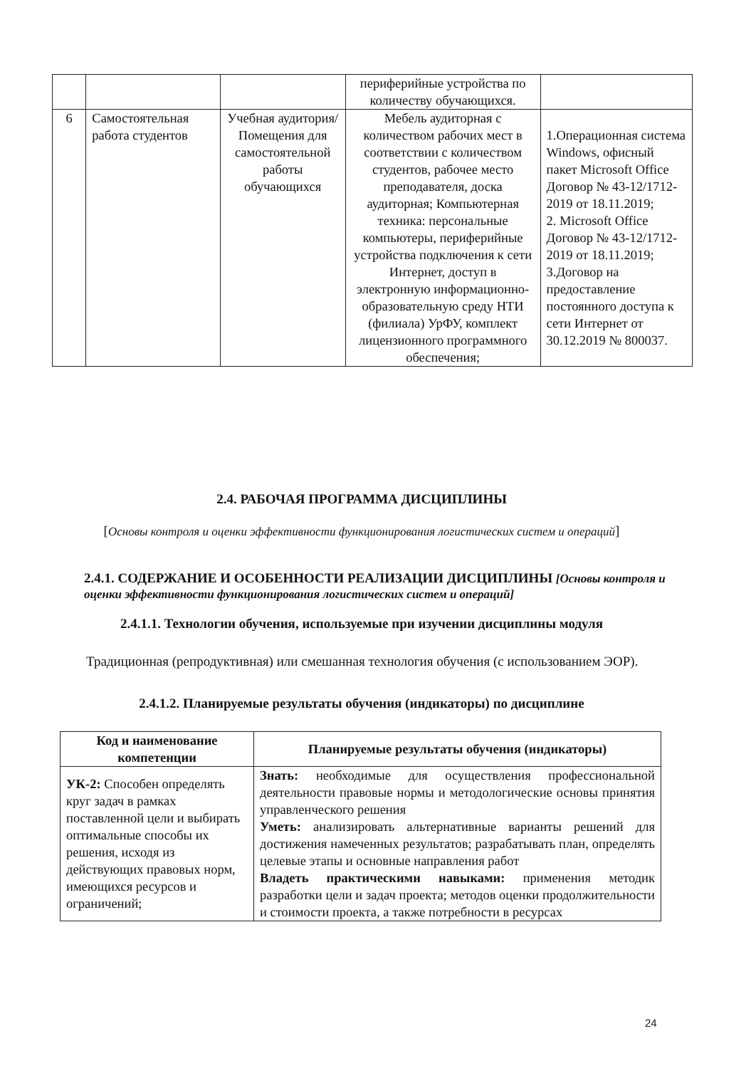| | | | периферийные устройства по количеству обучающихся. | |
| 6 | Самостоятельная работа студентов | Учебная аудитория/ Помещения для самостоятельной работы обучающихся | Мебель аудиторная с количеством рабочих мест в соответствии с количеством студентов, рабочее место преподавателя, доска аудиторная; Компьютерная техника: персональные компьютеры, периферийные устройства подключения к сети Интернет, доступ в электронную информационно-образовательную среду НТИ (филиала) УрФУ, комплект лицензионного программного обеспечения; | 1.Операционная система Windows, офисный пакет Microsoft Office Договор № 43-12/1712-2019 от 18.11.2019; 2. Microsoft Office Договор № 43-12/1712-2019 от 18.11.2019; 3.Договор на предоставление постоянного доступа к сети Интернет от 30.12.2019 № 800037. |
2.4. РАБОЧАЯ ПРОГРАММА ДИСЦИПЛИНЫ
[Основы контроля и оценки эффективности функционирования логистических систем и операций]
2.4.1. СОДЕРЖАНИЕ И ОСОБЕННОСТИ РЕАЛИЗАЦИИ ДИСЦИПЛИНЫ [Основы контроля и оценки эффективности функционирования логистических систем и операций]
2.4.1.1. Технологии обучения, используемые при изучении дисциплины модуля
Традиционная (репродуктивная) или смешанная технология обучения (с использованием ЭОР).
2.4.1.2. Планируемые результаты обучения (индикаторы) по дисциплине
| Код и наименование компетенции | Планируемые результаты обучения (индикаторы) |
| --- | --- |
| УК-2: Способен определять круг задач в рамках поставленной цели и выбирать оптимальные способы их решения, исходя из действующих правовых норм, имеющихся ресурсов и ограничений; | Знать: необходимые для осуществления профессиональной деятельности правовые нормы и методологические основы принятия управленческого решения Уметь: анализировать альтернативные варианты решений для достижения намеченных результатов; разрабатывать план, определять целевые этапы и основные направления работ Владеть практическими навыками: применения методик разработки цели и задач проекта; методов оценки продолжительности и стоимости проекта, а также потребности в ресурсах |
24